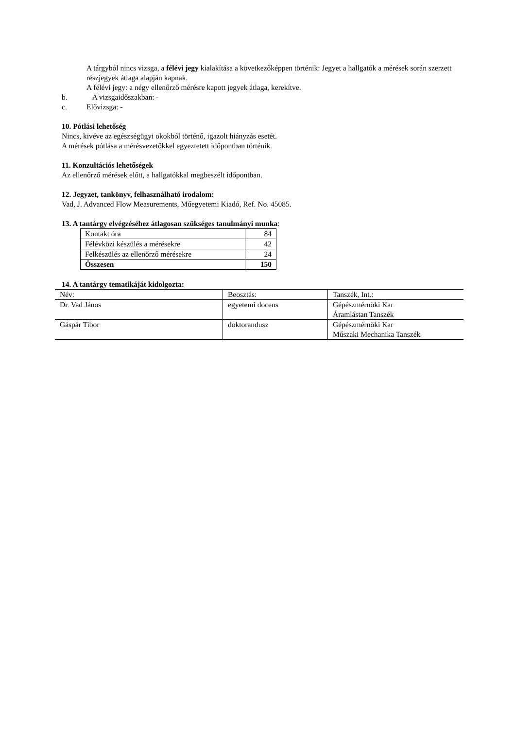A tárgyból nincs vizsga, a félévi jegy kialakítása a következőképpen történik: Jegyet a hallgatók a mérések során szerzett részjegyek átlaga alapján kapnak.
A félévi jegy: a négy ellenőrző mérésre kapott jegyek átlaga, kerekítve.
b. A vizsgaidőszakban: -
c. Elővizsga: -
10. Pótlási lehetőség
Nincs, kivéve az egészségügyi okokból történő, igazolt hiányzás esetét.
A mérések pótlása a mérésvezetőkkel egyeztetett időpontban történik.
11. Konzultációs lehetőségek
Az ellenőrző mérések előtt, a hallgatókkal megbeszélt időpontban.
12. Jegyzet, tankönyv, felhasználható irodalom:
Vad, J. Advanced Flow Measurements, Műegyetemi Kiadó, Ref. No. 45085.
13. A tantárgy elvégzéséhez átlagosan szükséges tanulmányi munka:
| Kontakt óra | 84 |
| Félévközi készülés a mérésekre | 42 |
| Felkészülés az ellenőrző mérésekre | 24 |
| Összesen | 150 |
14. A tantárgy tematikáját kidolgozta:
| Név: | Beosztás: | Tanszék, Int.: |
| Dr. Vad János | egyetemi docens | Gépészmérnöki Kar Áramlástan Tanszék |
| Gáspár Tibor | doktorandusz | Gépészmérnöki Kar Műszaki Mechanika Tanszék |